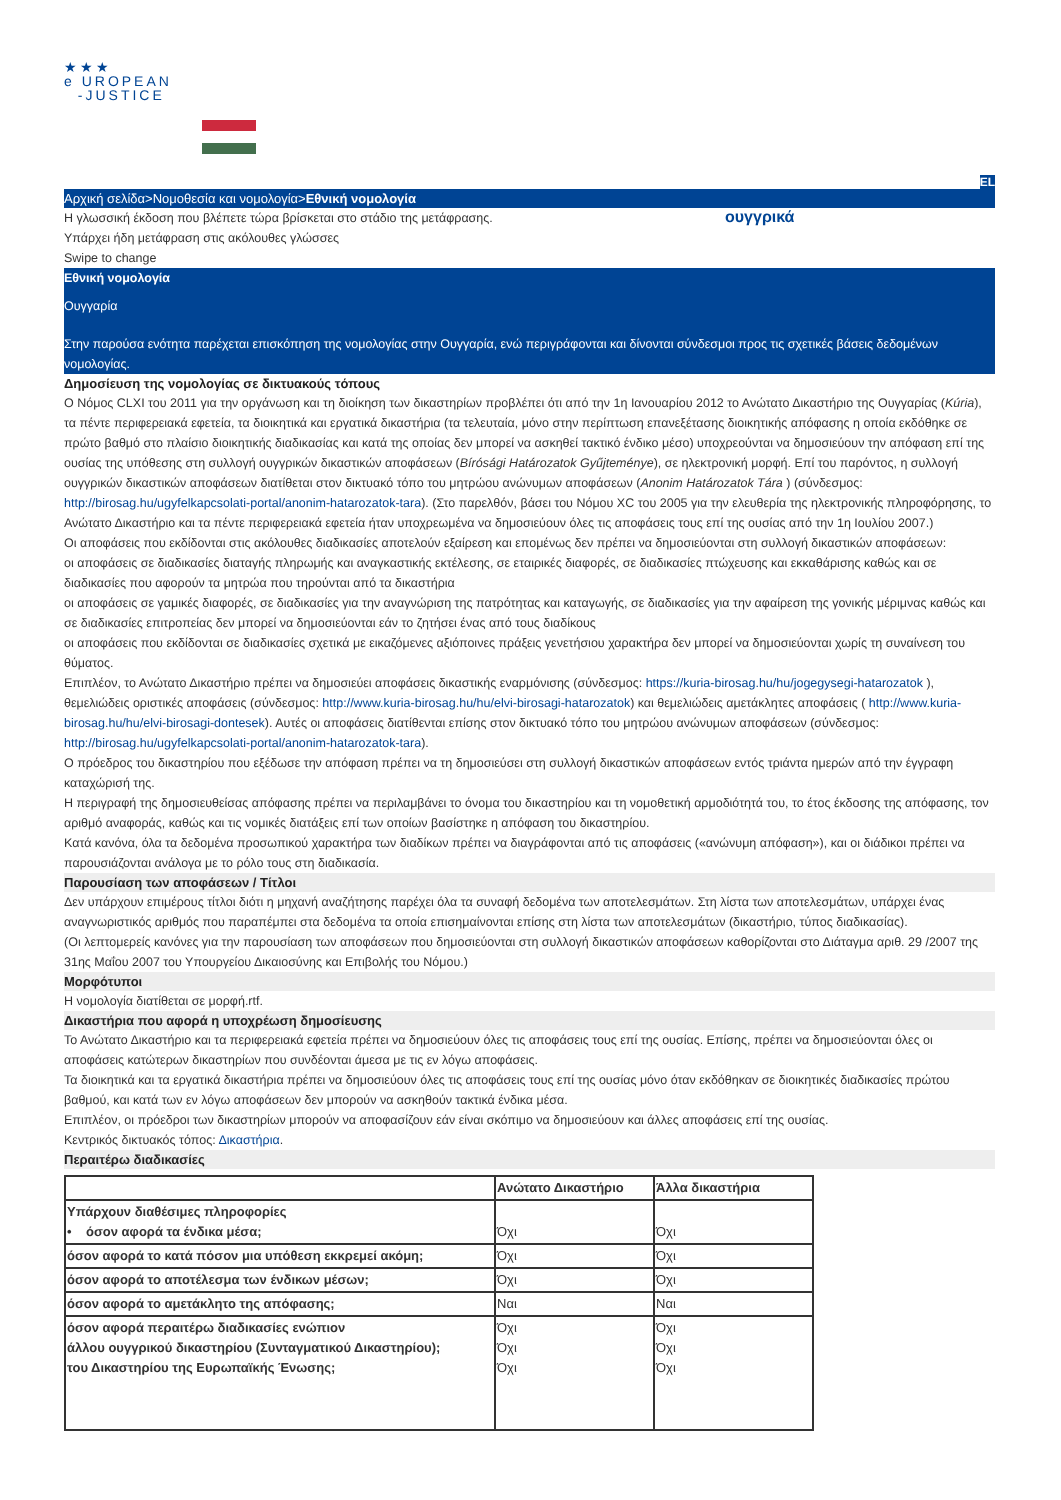★★★
e UROPEAN
-JUSTICE
EL
Αρχική σελίδα>Νομοθεσία και νομολογία>Εθνική νομολογία
Η γλωσσική έκδοση που βλέπετε τώρα βρίσκεται στο στάδιο της μετάφρασης.
Υπάρχει ήδη μετάφραση στις ακόλουθες γλώσσες
Swipe to change
ουγγρικά
Εθνική νομολογία
Ουγγαρία
Στην παρούσα ενότητα παρέχεται επισκόπηση της νομολογίας στην Ουγγαρία, ενώ περιγράφονται και δίνονται σύνδεσμοι προς τις σχετικές βάσεις δεδομένων νομολογίας.
Δημοσίευση της νομολογίας σε δικτυακούς τόπους
Ο Νόμος CLXI του 2011 για την οργάνωση και τη διοίκηση των δικαστηρίων προβλέπει ότι από την 1η Ιανουαρίου 2012 το Ανώτατο Δικαστήριο της Ουγγαρίας (Kúria), τα πέντε περιφερειακά εφετεία, τα διοικητικά και εργατικά δικαστήρια (τα τελευταία, μόνο στην περίπτωση επανεξέτασης διοικητικής απόφασης η οποία εκδόθηκε σε πρώτο βαθμό στο πλαίσιο διοικητικής διαδικασίας και κατά της οποίας δεν μπορεί να ασκηθεί τακτικό ένδικο μέσο) υποχρεούνται να δημοσιεύουν την απόφαση επί της ουσίας της υπόθεσης στη συλλογή ουγγρικών δικαστικών αποφάσεων (Bírósági Határozatok Gyűjteménye), σε ηλεκτρονική μορφή. Επί του παρόντος, η συλλογή ουγγρικών δικαστικών αποφάσεων διατίθεται στον δικτυακό τόπο του μητρώου ανώνυμων αποφάσεων (Anonim Határozatok Tára ) (σύνδεσμος: http://birosag.hu/ugyfelkapcsolati-portal/anonim-hatarozatok-tara). (Στο παρελθόν, βάσει του Νόμου XC του 2005 για την ελευθερία της ηλεκτρονικής πληροφόρησης, το Ανώτατο Δικαστήριο και τα πέντε περιφερειακά εφετεία ήταν υποχρεωμένα να δημοσιεύουν όλες τις αποφάσεις τους επί της ουσίας από την 1η Ιουλίου 2007.)
Οι αποφάσεις που εκδίδονται στις ακόλουθες διαδικασίες αποτελούν εξαίρεση και επομένως δεν πρέπει να δημοσιεύονται στη συλλογή δικαστικών αποφάσεων:
οι αποφάσεις σε διαδικασίες διαταγής πληρωμής και αναγκαστικής εκτέλεσης, σε εταιρικές διαφορές, σε διαδικασίες πτώχευσης και εκκαθάρισης καθώς και σε διαδικασίες που αφορούν τα μητρώα που τηρούνται από τα δικαστήρια
οι αποφάσεις σε γαμικές διαφορές, σε διαδικασίες για την αναγνώριση της πατρότητας και καταγωγής, σε διαδικασίες για την αφαίρεση της γονικής μέριμνας καθώς και σε διαδικασίες επιτροπείας δεν μπορεί να δημοσιεύονται εάν το ζητήσει ένας από τους διαδίκους
οι αποφάσεις που εκδίδονται σε διαδικασίες σχετικά με εικαζόμενες αξιόποινες πράξεις γενετήσιου χαρακτήρα δεν μπορεί να δημοσιεύονται χωρίς τη συναίνεση του θύματος.
Επιπλέον, το Ανώτατο Δικαστήριο πρέπει να δημοσιεύει αποφάσεις δικαστικής εναρμόνισης (σύνδεσμος: https://kuria-birosag.hu/hu/jogegysegi-hatarozatok ), θεμελιώδεις οριστικές αποφάσεις (σύνδεσμος: http://www.kuria-birosag.hu/hu/elvi-birosagi-hatarozatok) και θεμελιώδεις αμετάκλητες αποφάσεις ( http://www.kuria-birosag.hu/hu/elvi-birosagi-dontesek). Αυτές οι αποφάσεις διατίθενται επίσης στον δικτυακό τόπο του μητρώου ανώνυμων αποφάσεων (σύνδεσμος: http://birosag.hu/ugyfelkapcsolati-portal/anonim-hatarozatok-tara).
Ο πρόεδρος του δικαστηρίου που εξέδωσε την απόφαση πρέπει να τη δημοσιεύσει στη συλλογή δικαστικών αποφάσεων εντός τριάντα ημερών από την έγγραφη καταχώρισή της.
Η περιγραφή της δημοσιευθείσας απόφασης πρέπει να περιλαμβάνει το όνομα του δικαστηρίου και τη νομοθετική αρμοδιότητά του, το έτος έκδοσης της απόφασης, τον αριθμό αναφοράς, καθώς και τις νομικές διατάξεις επί των οποίων βασίστηκε η απόφαση του δικαστηρίου.
Κατά κανόνα, όλα τα δεδομένα προσωπικού χαρακτήρα των διαδίκων πρέπει να διαγράφονται από τις αποφάσεις («ανώνυμη απόφαση»), και οι διάδικοι πρέπει να παρουσιάζονται ανάλογα με το ρόλο τους στη διαδικασία.
Παρουσίαση των αποφάσεων / Τίτλοι
Δεν υπάρχουν επιμέρους τίτλοι διότι η μηχανή αναζήτησης παρέχει όλα τα συναφή δεδομένα των αποτελεσμάτων. Στη λίστα των αποτελεσμάτων, υπάρχει ένας αναγνωριστικός αριθμός που παραπέμπει στα δεδομένα τα οποία επισημαίνονται επίσης στη λίστα των αποτελεσμάτων (δικαστήριο, τύπος διαδικασίας).
(Οι λεπτομερείς κανόνες για την παρουσίαση των αποφάσεων που δημοσιεύονται στη συλλογή δικαστικών αποφάσεων καθορίζονται στο Διάταγμα αριθ. 29 /2007 της 31ης Μαΐου 2007 του Υπουργείου Δικαιοσύνης και Επιβολής του Νόμου.)
Μορφότυποι
Η νομολογία διατίθεται σε μορφή.rtf.
Δικαστήρια που αφορά η υποχρέωση δημοσίευσης
Το Ανώτατο Δικαστήριο και τα περιφερειακά εφετεία πρέπει να δημοσιεύουν όλες τις αποφάσεις τους επί της ουσίας. Επίσης, πρέπει να δημοσιεύονται όλες οι αποφάσεις κατώτερων δικαστηρίων που συνδέονται άμεσα με τις εν λόγω αποφάσεις.
Τα διοικητικά και τα εργατικά δικαστήρια πρέπει να δημοσιεύουν όλες τις αποφάσεις τους επί της ουσίας μόνο όταν εκδόθηκαν σε διοικητικές διαδικασίες πρώτου βαθμού, και κατά των εν λόγω αποφάσεων δεν μπορούν να ασκηθούν τακτικά ένδικα μέσα.
Επιπλέον, οι πρόεδροι των δικαστηρίων μπορούν να αποφασίζουν εάν είναι σκόπιμο να δημοσιεύουν και άλλες αποφάσεις επί της ουσίας.
Κεντρικός δικτυακός τόπος: Δικαστήρια.
Περαιτέρω διαδικασίες
| | Ανώτατο Δικαστήριο | Άλλα δικαστήρια |
| --- | --- | --- |
| Υπάρχουν διαθέσιμες πληροφορίες • όσον αφορά τα ένδικα μέσα; | Όχι | Όχι |
| όσον αφορά το κατά πόσον μια υπόθεση εκκρεμεί ακόμη; | Όχι | Όχι |
| όσον αφορά το αποτέλεσμα των ένδικων μέσων; | Όχι | Όχι |
| όσον αφορά το αμετάκλητο της απόφασης; | Ναι | Ναι |
| όσον αφορά περαιτέρω διαδικασίες ενώπιον άλλου ουγγρικού δικαστηρίου (Συνταγματικού Δικαστηρίου); του Δικαστηρίου της Ευρωπαϊκής Ένωσης; | Όχι Όχι Όχι | Όχι Όχι Όχι |